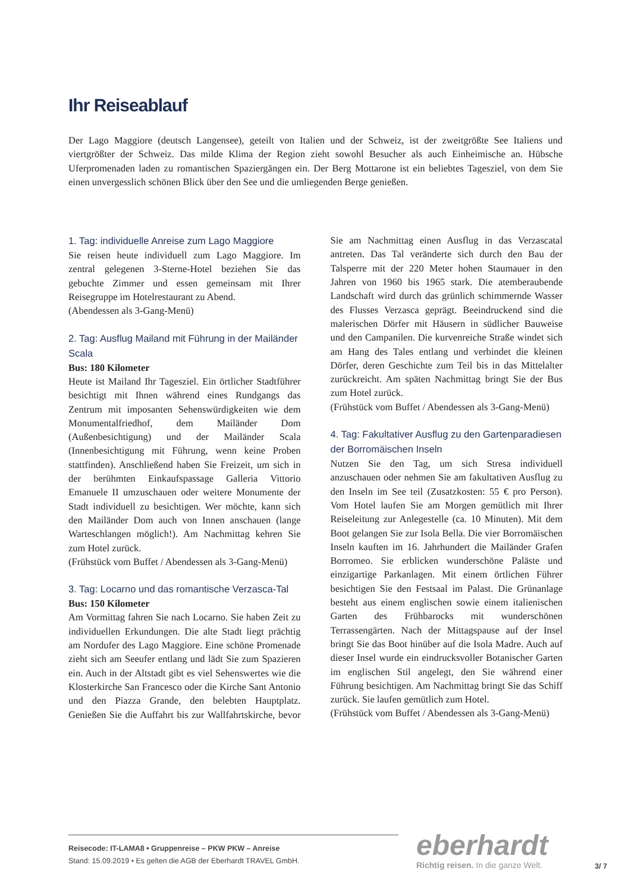Ihr Reiseablauf
Der Lago Maggiore (deutsch Langensee), geteilt von Italien und der Schweiz, ist der zweitgrößte See Italiens und viertgrößter der Schweiz. Das milde Klima der Region zieht sowohl Besucher als auch Einheimische an. Hübsche Uferpromenaden laden zu romantischen Spaziergängen ein. Der Berg Mottarone ist ein beliebtes Tagesziel, von dem Sie einen unvergesslich schönen Blick über den See und die umliegenden Berge genießen.
1. Tag: individuelle Anreise zum Lago Maggiore
Sie reisen heute individuell zum Lago Maggiore. Im zentral gelegenen 3-Sterne-Hotel beziehen Sie das gebuchte Zimmer und essen gemeinsam mit Ihrer Reisegruppe im Hotelrestaurant zu Abend.
(Abendessen als 3-Gang-Menü)
2. Tag: Ausflug Mailand mit Führung in der Mailänder Scala
Bus: 180 Kilometer
Heute ist Mailand Ihr Tagesziel. Ein örtlicher Stadtführer besichtigt mit Ihnen während eines Rundgangs das Zentrum mit imposanten Sehenswürdigkeiten wie dem Monumentalfriedhof, dem Mailänder Dom (Außenbesichtigung) und der Mailänder Scala (Innenbesichtigung mit Führung, wenn keine Proben stattfinden). Anschließend haben Sie Freizeit, um sich in der berühmten Einkaufspassage Galleria Vittorio Emanuele II umzuschauen oder weitere Monumente der Stadt individuell zu besichtigen. Wer möchte, kann sich den Mailänder Dom auch von Innen anschauen (lange Warteschlangen möglich!). Am Nachmittag kehren Sie zum Hotel zurück.
(Frühstück vom Buffet / Abendessen als 3-Gang-Menü)
3. Tag: Locarno und das romantische Verzasca-Tal
Bus: 150 Kilometer
Am Vormittag fahren Sie nach Locarno. Sie haben Zeit zu individuellen Erkundungen. Die alte Stadt liegt prächtig am Nordufer des Lago Maggiore. Eine schöne Promenade zieht sich am Seeufer entlang und lädt Sie zum Spazieren ein. Auch in der Altstadt gibt es viel Sehenswertes wie die Klosterkirche San Francesco oder die Kirche Sant Antonio und den Piazza Grande, den belebten Hauptplatz. Genießen Sie die Auffahrt bis zur Wallfahrtskirche, bevor Sie am Nachmittag einen Ausflug in das Verzascatal antreten. Das Tal veränderte sich durch den Bau der Talsperre mit der 220 Meter hohen Staumauer in den Jahren von 1960 bis 1965 stark. Die atemberaubende Landschaft wird durch das grünlich schimmernde Wasser des Flusses Verzasca geprägt. Beeindruckend sind die malerischen Dörfer mit Häusern in südlicher Bauweise und den Campanilen. Die kurvenreiche Straße windet sich am Hang des Tales entlang und verbindet die kleinen Dörfer, deren Geschichte zum Teil bis in das Mittelalter zurückreicht. Am späten Nachmittag bringt Sie der Bus zum Hotel zurück.
(Frühstück vom Buffet / Abendessen als 3-Gang-Menü)
4. Tag: Fakultativer Ausflug zu den Gartenparadiesen der Borromäischen Inseln
Nutzen Sie den Tag, um sich Stresa individuell anzuschauen oder nehmen Sie am fakultativen Ausflug zu den Inseln im See teil (Zusatzkosten: 55 € pro Person). Vom Hotel laufen Sie am Morgen gemütlich mit Ihrer Reiseleitung zur Anlegestelle (ca. 10 Minuten). Mit dem Boot gelangen Sie zur Isola Bella. Die vier Borromäischen Inseln kauften im 16. Jahrhundert die Mailänder Grafen Borromeo. Sie erblicken wunderschöne Paläste und einzigartige Parkanlagen. Mit einem örtlichen Führer besichtigen Sie den Festsaal im Palast. Die Grünanlage besteht aus einem englischen sowie einem italienischen Garten des Frühbarocks mit wunderschönen Terrassengärten. Nach der Mittagspause auf der Insel bringt Sie das Boot hinüber auf die Isola Madre. Auch auf dieser Insel wurde ein eindrucksvoller Botanischer Garten im englischen Stil angelegt, den Sie während einer Führung besichtigen. Am Nachmittag bringt Sie das Schiff zurück. Sie laufen gemütlich zum Hotel.
(Frühstück vom Buffet / Abendessen als 3-Gang-Menü)
Reisecode: IT-LAMA8 • Gruppenreise – PKW PKW – Anreise
Stand: 15.09.2019 • Es gelten die AGB der Eberhardt TRAVEL GmbH.
eberhardt
Richtig reisen. In die ganze Welt.
3/ 7